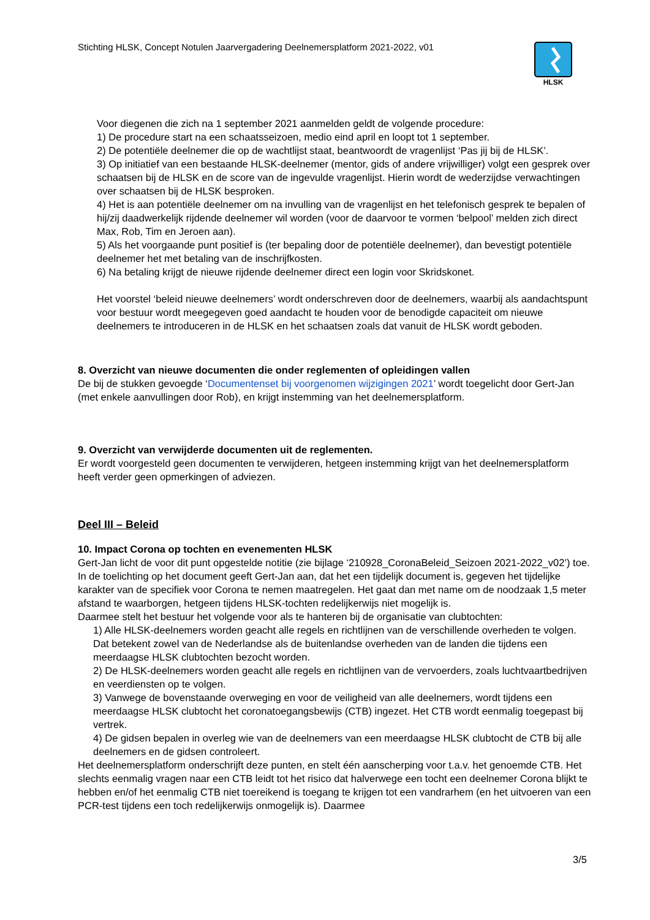Stichting HLSK, Concept Notulen Jaarvergadering Deelnemersplatform 2021-2022, v01
HLSK
Voor diegenen die zich na 1 september 2021 aanmelden geldt de volgende procedure:
1) De procedure start na een schaatsseizoen, medio eind april en loopt tot 1 september.
2) De potentiële deelnemer die op de wachtlijst staat, beantwoordt de vragenlijst ‘Pas jij bij de HLSK’.
3) Op initiatief van een bestaande HLSK-deelnemer (mentor, gids of andere vrijwilliger) volgt een gesprek over schaatsen bij de HLSK en de score van de ingevulde vragenlijst. Hierin wordt de wederzijdse verwachtingen over schaatsen bij de HLSK besproken.
4) Het is aan potentiële deelnemer om na invulling van de vragenlijst en het telefonisch gesprek te bepalen of hij/zij daadwerkelijk rijdende deelnemer wil worden (voor de daarvoor te vormen ‘belpool’ melden zich direct Max, Rob, Tim en Jeroen aan).
5) Als het voorgaande punt positief is (ter bepaling door de potentiële deelnemer), dan bevestigt potentiële deelnemer het met betaling van de inschrijfkosten.
6) Na betaling krijgt de nieuwe rijdende deelnemer direct een login voor Skridskonet.
Het voorstel ‘beleid nieuwe deelnemers’ wordt onderschreven door de deelnemers, waarbij als aandachtspunt voor bestuur wordt meegegeven goed aandacht te houden voor de benodigde capaciteit om nieuwe deelnemers te introduceren in de HLSK en het schaatsen zoals dat vanuit de HLSK wordt geboden.
8. Overzicht van nieuwe documenten die onder reglementen of opleidingen vallen
De bij de stukken gevoegde ‘Documentenset bij voorgenomen wijzigingen 2021’ wordt toegelicht door Gert-Jan (met enkele aanvullingen door Rob), en krijgt instemming van het deelnemersplatform.
9. Overzicht van verwijderde documenten uit de reglementen.
Er wordt voorgesteld geen documenten te verwijderen, hetgeen instemming krijgt van het deelnemersplatform heeft verder geen opmerkingen of adviezen.
Deel III – Beleid
10. Impact Corona op tochten en evenementen HLSK
Gert-Jan licht de voor dit punt opgestelde notitie (zie bijlage ‘210928_CoronaBeleid_Seizoen 2021-2022_v02’) toe. In de toelichting op het document geeft Gert-Jan aan, dat het een tijdelijk document is, gegeven het tijdelijke karakter van de specifiek voor Corona te nemen maatregelen. Het gaat dan met name om de noodzaak 1,5 meter afstand te waarborgen, hetgeen tijdens HLSK-tochten redelijkerwijs niet mogelijk is.
Daarmee stelt het bestuur het volgende voor als te hanteren bij de organisatie van clubtochten:
1) Alle HLSK-deelnemers worden geacht alle regels en richtlijnen van de verschillende overheden te volgen. Dat betekent zowel van de Nederlandse als de buitenlandse overheden van de landen die tijdens een meerdaagse HLSK clubtochten bezocht worden.
2) De HLSK-deelnemers worden geacht alle regels en richtlijnen van de vervoerders, zoals luchtvaartbedrijven en veerdiensten op te volgen.
3) Vanwege de bovenstaande overweging en voor de veiligheid van alle deelnemers, wordt tijdens een meerdaagse HLSK clubtocht het coronatoegangsbewijs (CTB) ingezet. Het CTB wordt eenmalig toegepast bij vertrek.
4) De gidsen bepalen in overleg wie van de deelnemers van een meerdaagse HLSK clubtocht de CTB bij alle deelnemers en de gidsen controleert.
Het deelnemersplatform onderschrijft deze punten, en stelt één aanscherping voor t.a.v. het genoemde CTB. Het slechts eenmalig vragen naar een CTB leidt tot het risico dat halverwege een tocht een deelnemer Corona blijkt te hebben en/of het eenmalig CTB niet toereikend is toegang te krijgen tot een vandrarhem (en het uitvoeren van een PCR-test tijdens een toch redelijkerwijs onmogelijk is). Daarmee
3/5